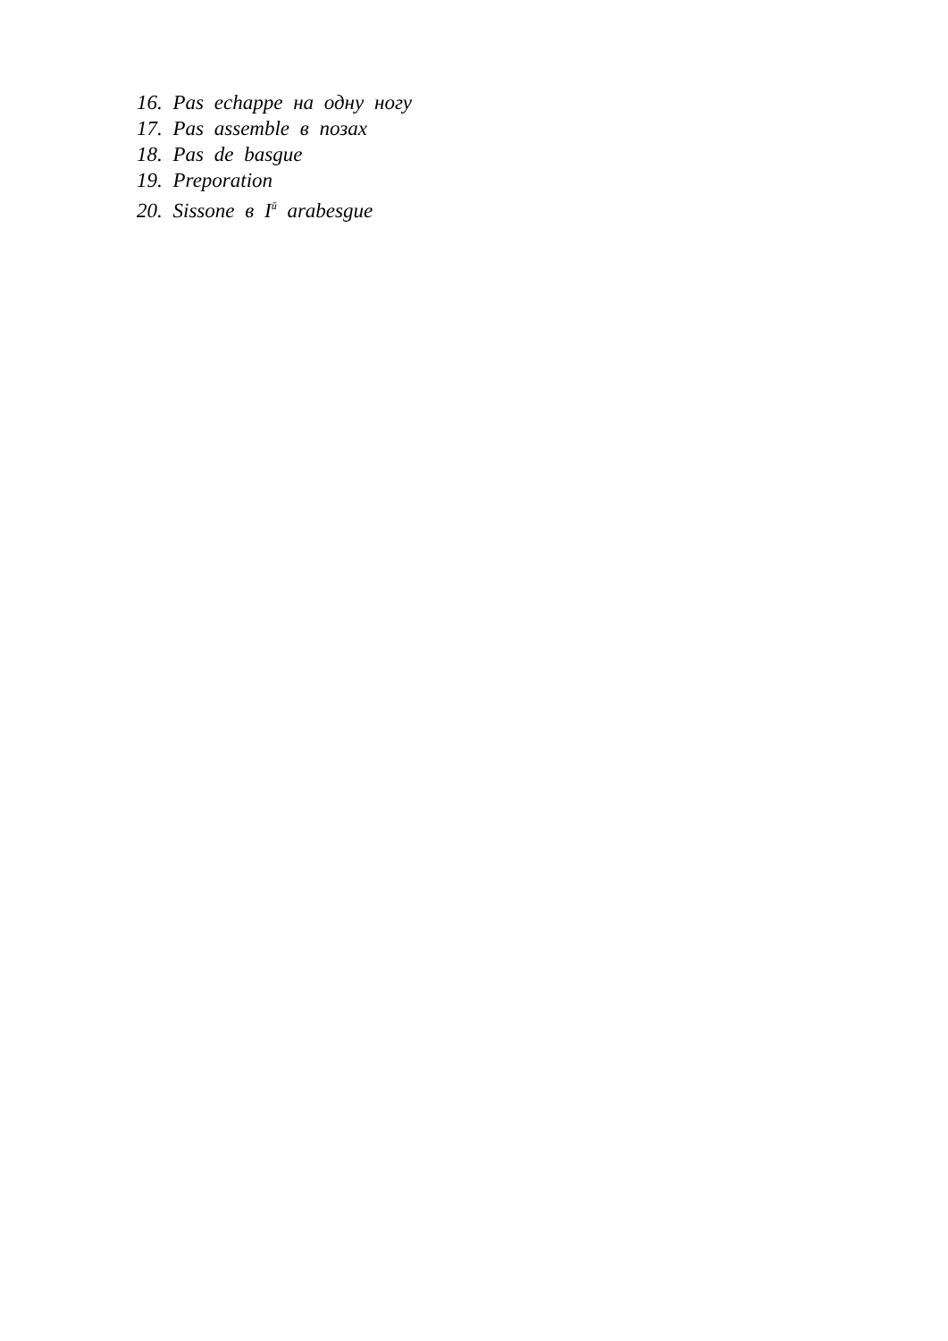16. Pas echappe на одну ногу
17. Pas assemble в позах
18. Pas de basgue
19. Preporation
20. Sissone в I<sup>й</sup> arabesgue